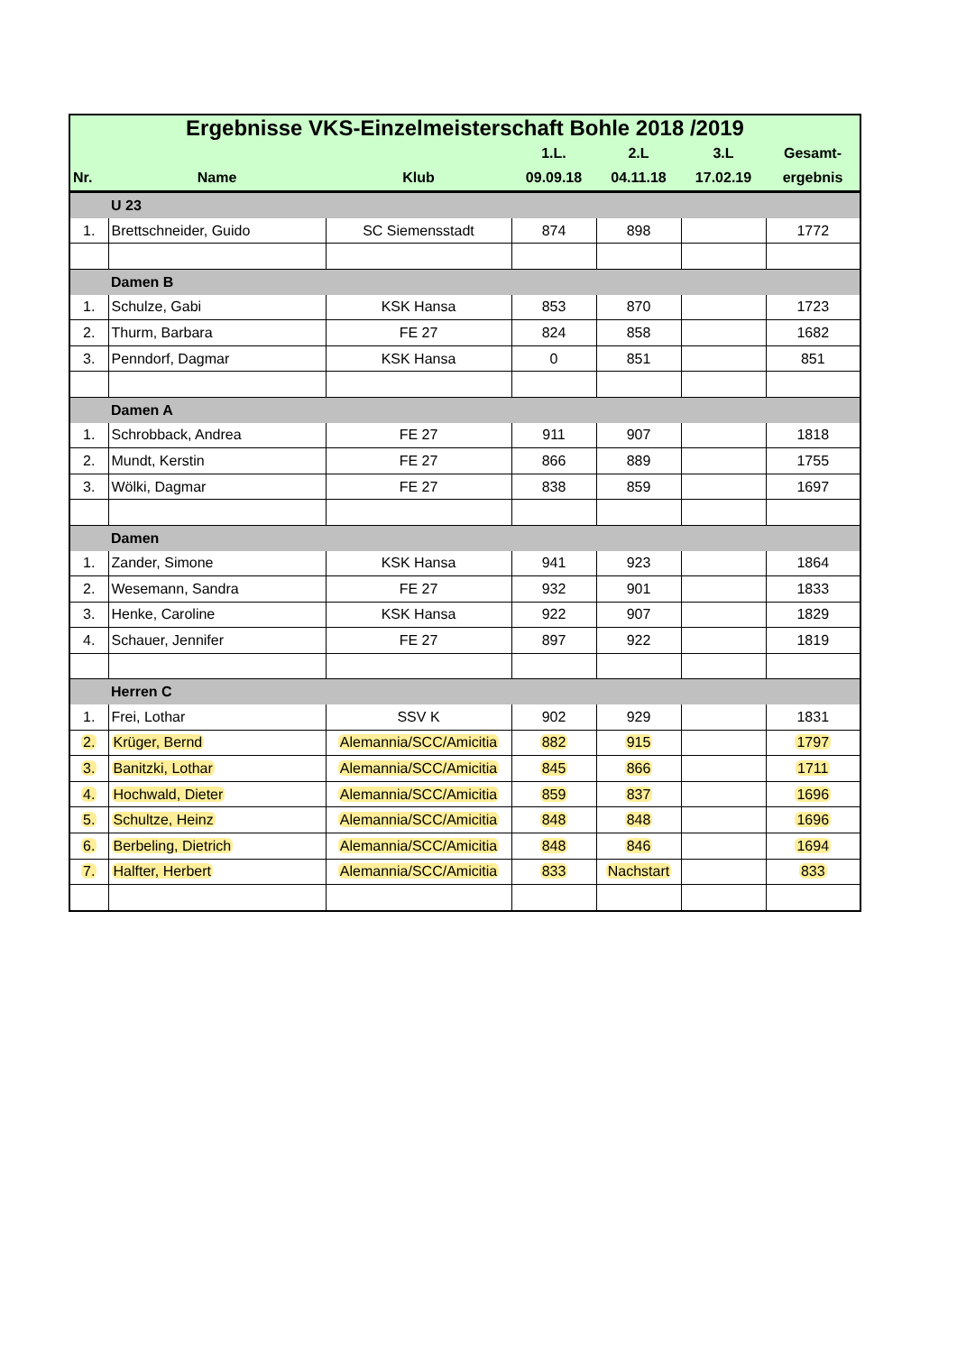| Ergebnisse VKS-Einzelmeisterschaft Bohle 2018 /2019 | | | | | | |
| --- | --- | --- | --- | --- | --- | --- |
| | | | 1.L. | 2.L | 3.L | Gesamt- |
| Nr. | Name | Klub | 09.09.18 | 04.11.18 | 17.02.19 | ergebnis |
| | U 23 | | | | | |
| 1. | Brettschneider, Guido | SC Siemensstadt | 874 | 898 | | 1772 |
| | Damen B | | | | | |
| 1. | Schulze, Gabi | KSK Hansa | 853 | 870 | | 1723 |
| 2. | Thurm, Barbara | FE 27 | 824 | 858 | | 1682 |
| 3. | Penndorf, Dagmar | KSK Hansa | 0 | 851 | | 851 |
| | Damen A | | | | | |
| 1. | Schrobback, Andrea | FE 27 | 911 | 907 | | 1818 |
| 2. | Mundt, Kerstin | FE 27 | 866 | 889 | | 1755 |
| 3. | Wölki, Dagmar | FE 27 | 838 | 859 | | 1697 |
| | Damen | | | | | |
| 1. | Zander, Simone | KSK Hansa | 941 | 923 | | 1864 |
| 2. | Wesemann, Sandra | FE 27 | 932 | 901 | | 1833 |
| 3. | Henke, Caroline | KSK Hansa | 922 | 907 | | 1829 |
| 4. | Schauer, Jennifer | FE 27 | 897 | 922 | | 1819 |
| | Herren C | | | | | |
| 1. | Frei, Lothar | SSV K | 902 | 929 | | 1831 |
| 2. | Krüger, Bernd | Alemannia/SCC/Amicitia | 882 | 915 | | 1797 |
| 3. | Banitzki, Lothar | Alemannia/SCC/Amicitia | 845 | 866 | | 1711 |
| 4. | Hochwald, Dieter | Alemannia/SCC/Amicitia | 859 | 837 | | 1696 |
| 5. | Schultze, Heinz | Alemannia/SCC/Amicitia | 848 | 848 | | 1696 |
| 6. | Berbeling, Dietrich | Alemannia/SCC/Amicitia | 848 | 846 | | 1694 |
| 7. | Halfter, Herbert | Alemannia/SCC/Amicitia | 833 | Nachstart | | 833 |